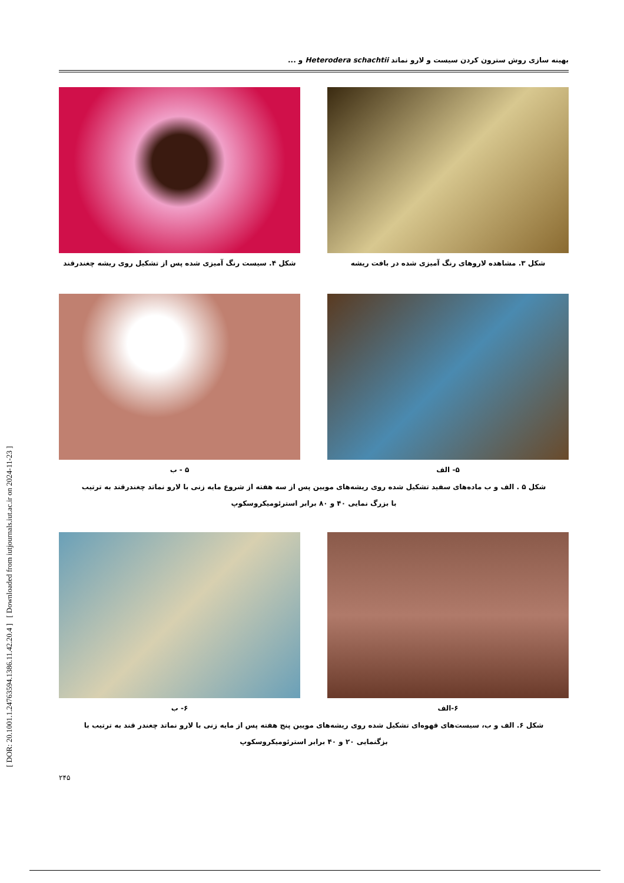[ DOR: 20.1001.1.24763594.1386.11.42.20.4 ] [ Downloaded from iutjournals.iut.ac.ir on 2024-11-23 ]
بهینه سازی روش سترون کردن سیست و لارو نماتد Heterodera schachtii و ...
شکل ۳. مشاهده لاروهای رنگ آمیزی شده در بافت ریشه شکل ۴. سیست رنگ آمیزی شده پس از تشکیل روی ریشه چغندرقند
۵- الف ۵ - ب
شکل ۵ . الف و ب ماده‌های سفید تشکیل شده روی ریشه‌های مویین پس از سه هفته از شروع مایه زنی با لارو نماتد چغندرقند به ترتیب
با بزرگ نمایی ۴۰ و ۸۰ برابر استرئومیکروسکوپ
۶-الف ۶- ب
شکل ۶. الف و ب، سیست‌های قهوه‌ای تشکیل شده روی ریشه‌های مویین پنج هفته پس از مایه زنی با لارو نماتد چغندر قند به ترتیب با
بزگنمایی ۲۰ و ۴۰ برابر استرئومیکروسکوپ
۲۴۵